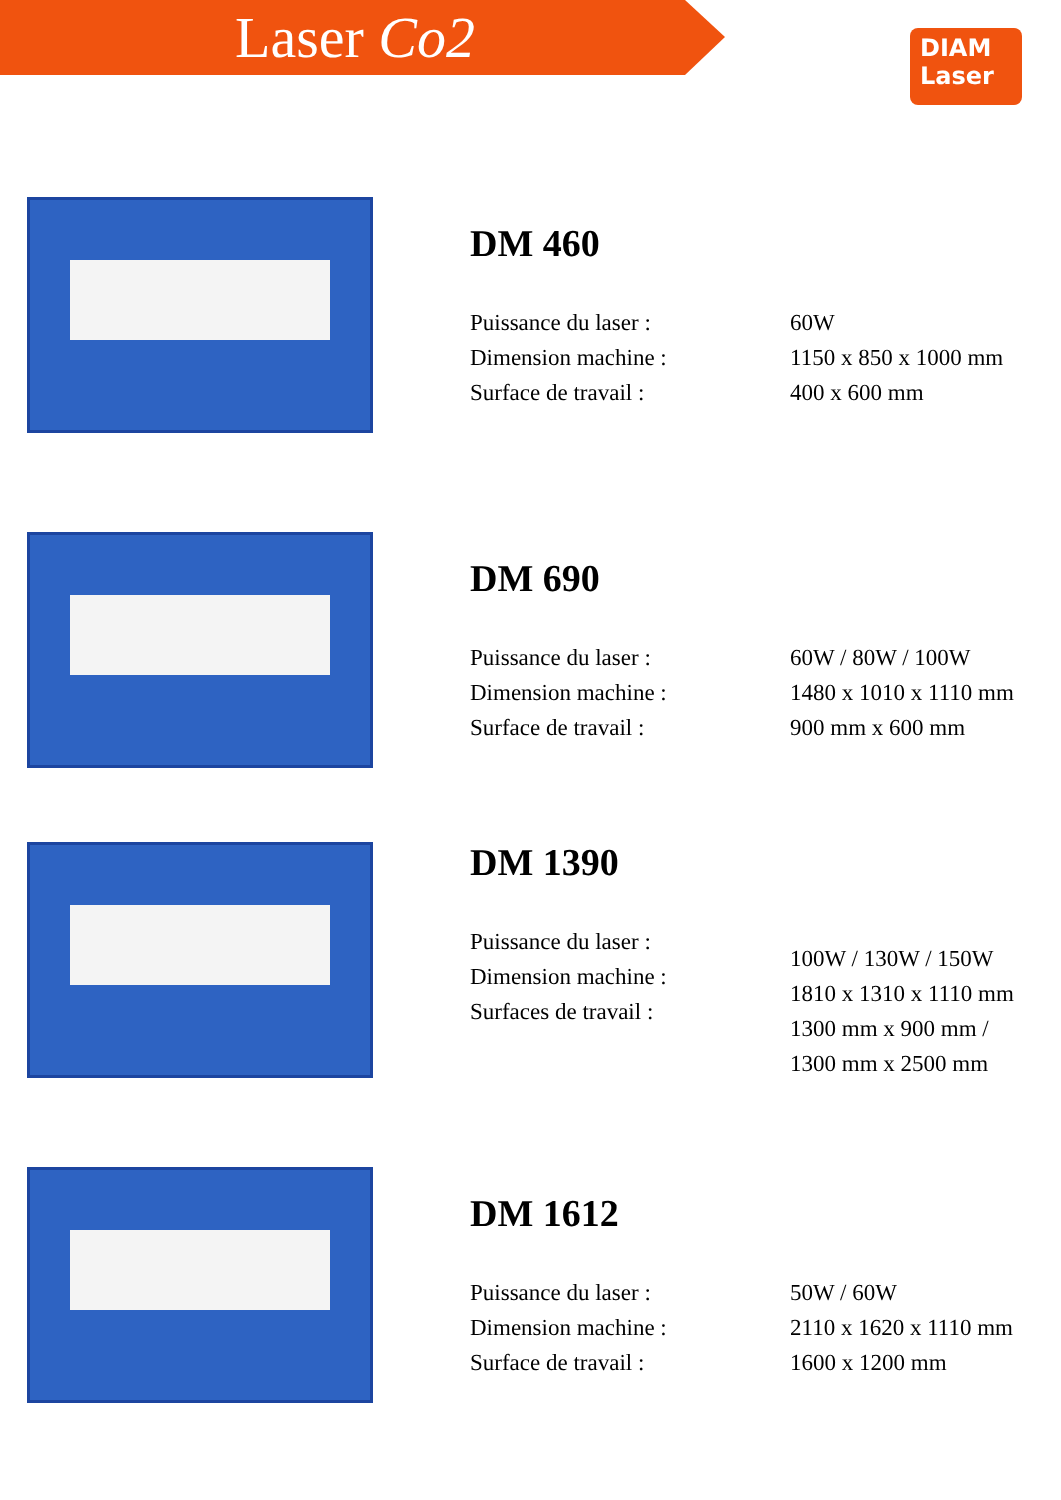Laser Co2
DIAM
Laser
DM 460
Puissance du laser :
Dimension machine :
Surface de travail :
60W
1150 x 850 x 1000 mm
400 x 600 mm
DM 690
Puissance du laser :
Dimension machine :
Surface de travail :
60W / 80W / 100W
1480 x 1010 x 1110 mm
900 mm x 600 mm
DM 1390
Puissance du laser :
Dimension machine :
Surfaces de travail :
100W / 130W / 150W
1810 x 1310 x 1110 mm
1300 mm x 900 mm /
1300 mm x 2500 mm
DM 1612
Puissance du laser :
Dimension machine :
Surface de travail :
50W / 60W
2110 x 1620 x 1110 mm
1600 x 1200 mm